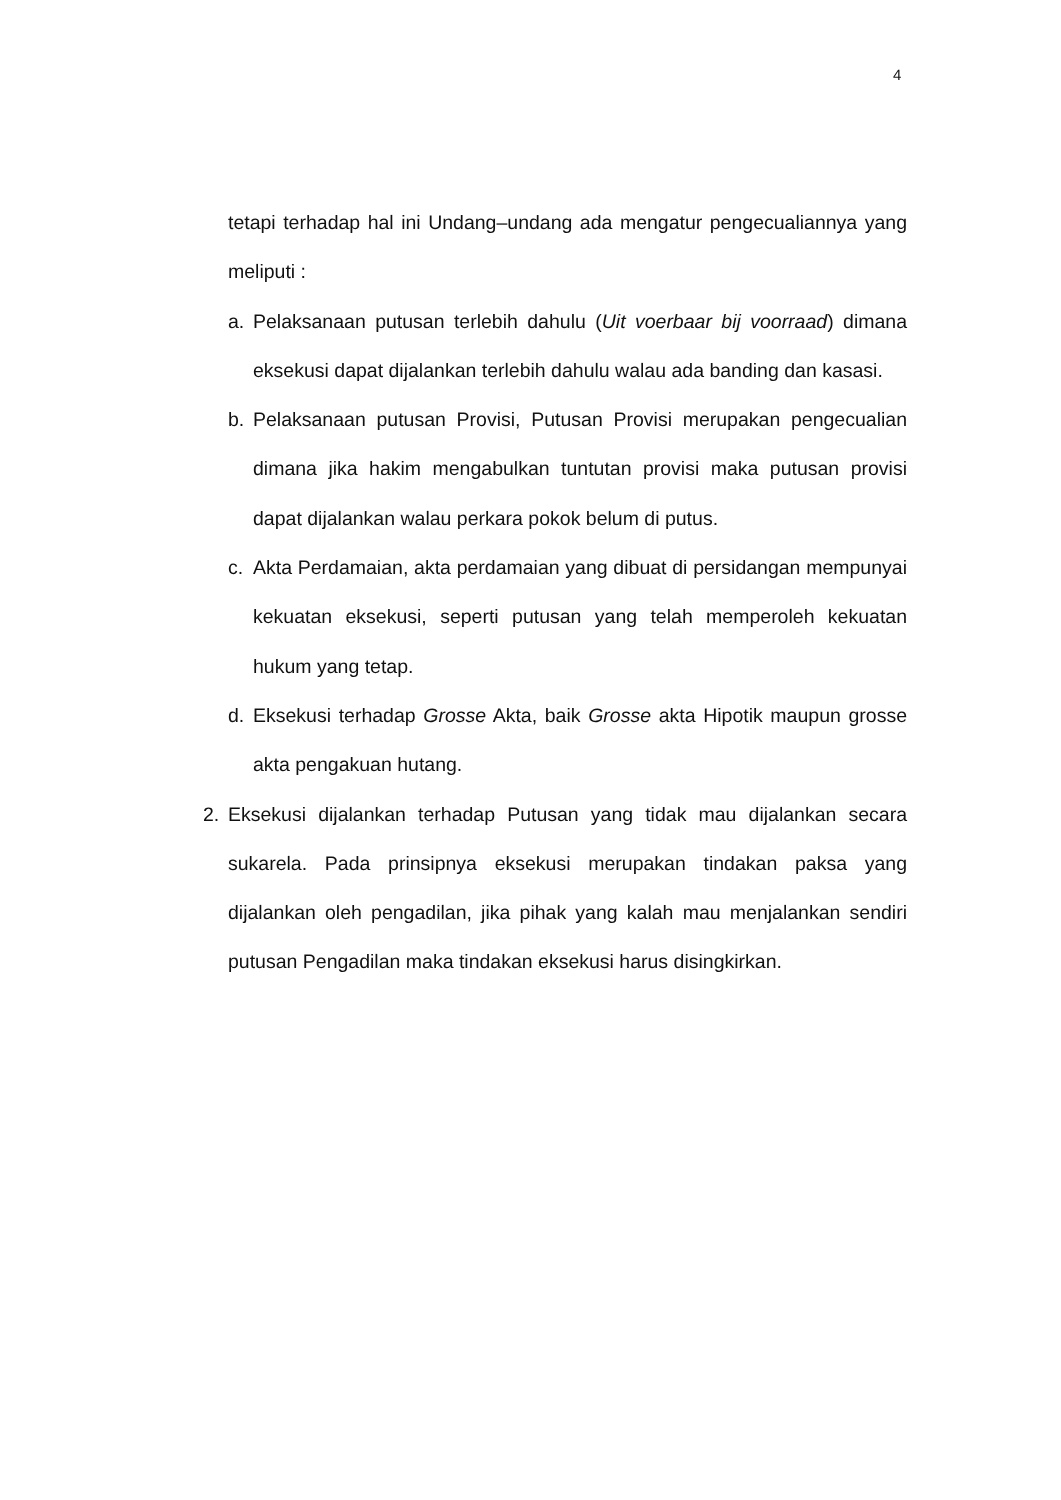4
tetapi terhadap hal ini Undang–undang ada mengatur pengecualiannya yang meliputi :
a. Pelaksanaan putusan terlebih dahulu (Uit voerbaar bij voorraad) dimana eksekusi dapat dijalankan terlebih dahulu walau ada banding dan kasasi.
b. Pelaksanaan putusan Provisi, Putusan Provisi merupakan pengecualian dimana jika hakim mengabulkan tuntutan provisi maka putusan provisi dapat dijalankan walau perkara pokok belum di putus.
c. Akta Perdamaian, akta perdamaian yang dibuat di persidangan mempunyai kekuatan eksekusi, seperti putusan yang telah memperoleh kekuatan hukum yang tetap.
d. Eksekusi terhadap Grosse Akta, baik Grosse akta Hipotik maupun grosse akta pengakuan hutang.
2. Eksekusi dijalankan terhadap Putusan yang tidak mau dijalankan secara sukarela. Pada prinsipnya eksekusi merupakan tindakan paksa yang dijalankan oleh pengadilan, jika pihak yang kalah mau menjalankan sendiri putusan Pengadilan maka tindakan eksekusi harus disingkirkan.